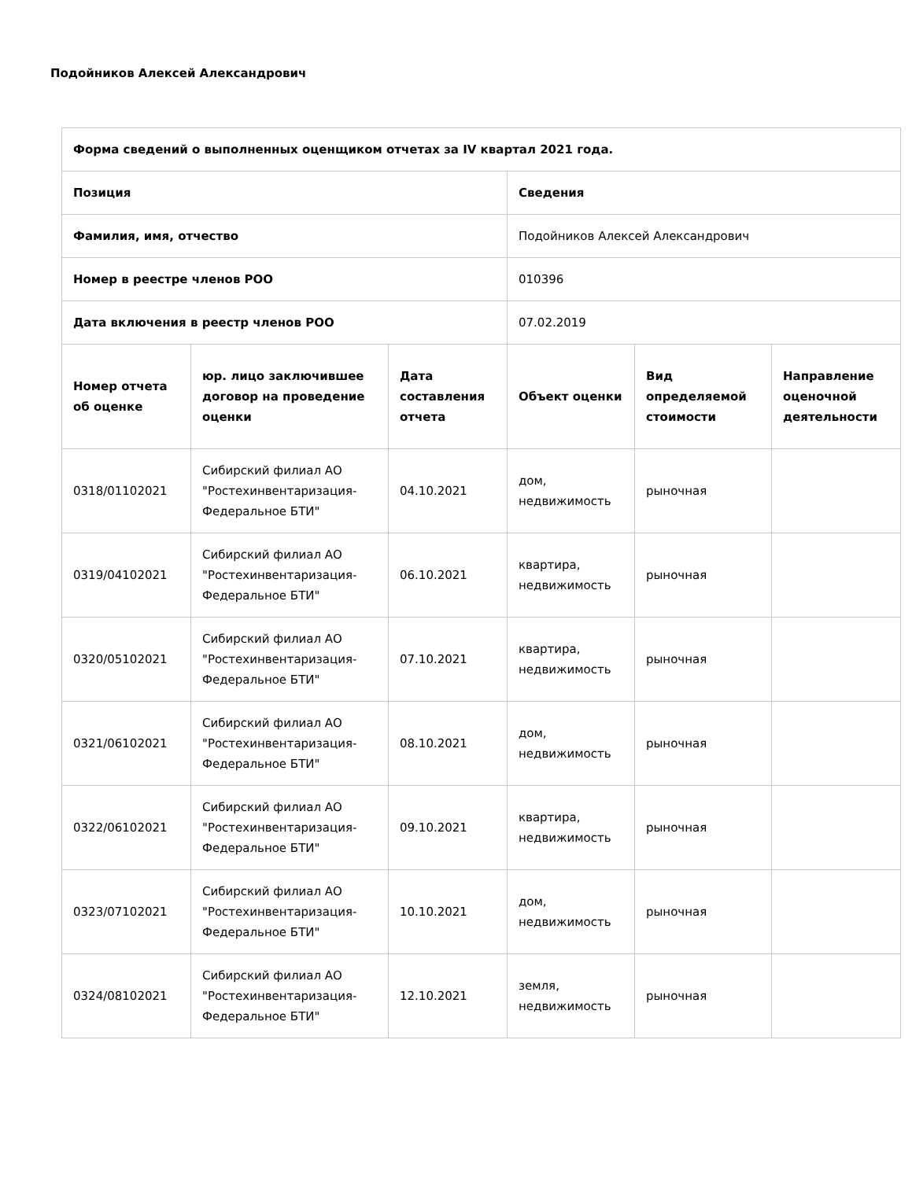Подойников Алексей Александрович
| Форма сведений о выполненных оценщиком отчетах за IV квартал 2021 года. | | | | | |
| --- | --- | --- | --- | --- | --- |
| Позиция | | | Сведения | | |
| Фамилия, имя, отчество | | | Подойников Алексей Александрович | | |
| Номер в реестре членов РОО | | | 010396 | | |
| Дата включения в реестр членов РОО | | | 07.02.2019 | | |
| Номер отчета об оценке | юр. лицо заключившее договор на проведение оценки | Дата составления отчета | Объект оценки | Вид определяемой стоимости | Направление оценочной деятельности |
| 0318/01102021 | Сибирский филиал АО "Ростехинвентаризация-Федеральное БТИ" | 04.10.2021 | дом, недвижимость | рыночная | |
| 0319/04102021 | Сибирский филиал АО "Ростехинвентаризация-Федеральное БТИ" | 06.10.2021 | квартира, недвижимость | рыночная | |
| 0320/05102021 | Сибирский филиал АО "Ростехинвентаризация-Федеральное БТИ" | 07.10.2021 | квартира, недвижимость | рыночная | |
| 0321/06102021 | Сибирский филиал АО "Ростехинвентаризация-Федеральное БТИ" | 08.10.2021 | дом, недвижимость | рыночная | |
| 0322/06102021 | Сибирский филиал АО "Ростехинвентаризация-Федеральное БТИ" | 09.10.2021 | квартира, недвижимость | рыночная | |
| 0323/07102021 | Сибирский филиал АО "Ростехинвентаризация-Федеральное БТИ" | 10.10.2021 | дом, недвижимость | рыночная | |
| 0324/08102021 | Сибирский филиал АО "Ростехинвентаризация-Федеральное БТИ" | 12.10.2021 | земля, недвижимость | рыночная | |